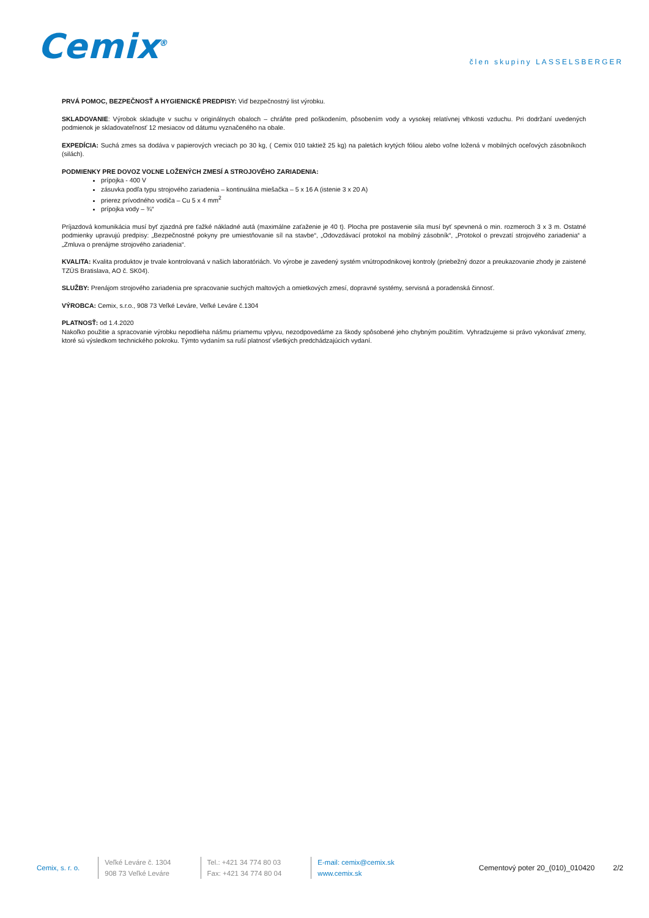Cemix<sup>®</sup>
člen skupiny LASSELSBERGER
PRVÁ POMOC, BEZPEČNOSŤ A HYGIENICKÉ PREDPISY: Viď bezpečnostný list výrobku.
SKLADOVANIE: Výrobok skladujte v suchu v originálnych obaloch – chráňte pred poškodením, pôsobením vody a vysokej relatívnej vlhkosti vzduchu. Pri dodržaní uvedených podmienok je skladovateľnosť 12 mesiacov od dátumu vyznačeného na obale.
EXPEDÍCIA: Suchá zmes sa dodáva v papierových vreciach po 30 kg, ( Cemix 010 taktiež 25 kg) na paletách krytých fóliou alebo voľne ložená v mobilných oceľových zásobníkoch (silách).
PODMIENKY PRE DOVOZ VOĽNE LOŽENÝCH ZMESÍ A STROJOVÉHO ZARIADENIA:
prípojka - 400 V
zásuvka podľa typu strojového zariadenia – kontinuálna miešačka – 5 x 16 A (istenie 3 x 20 A)
prierez prívodného vodiča – Cu 5 x 4 mm<sup>2</sup>
prípojka vody – ¾“
Príjazdová komunikácia musí byť zjazdná pre ťažké nákladné autá (maximálne zaťaženie je 40 t). Plocha pre postavenie sila musí byť spevnená o min. rozmeroch 3 x 3 m. Ostatné podmienky upravujú predpisy: „Bezpečnostné pokyny pre umiestňovanie síl na stavbe“, „Odovzdávací protokol na mobilný zásobník“, „Protokol o prevzatí strojového zariadenia“ a „Zmluva o prenájme strojového zariadenia“.
KVALITA: Kvalita produktov je trvale kontrolovaná v našich laboratóriách. Vo výrobe je zavedený systém vnútropodnikovej kontroly (priebežný dozor a preukazovanie zhody je zaistené TZÚS Bratislava, AO č. SK04).
SLUŽBY: Prenájom strojového zariadenia pre spracovanie suchých maltových a omietkových zmesí, dopravné systémy, servisná a poradenská činnosť.
VÝROBCA: Cemix, s.r.o., 908 73 Veľké Leváre, Veľké Leváre č.1304
PLATNOSŤ: od 1.4.2020
Nakoľko použitie a spracovanie výrobku nepodlieha nášmu priamemu vplyvu, nezodpovedáme za škody spôsobené jeho chybným použitím. Vyhradzujeme si právo vykonávať zmeny, ktoré sú výsledkom technického pokroku. Týmto vydaním sa ruší platnosť všetkých predchádzajúcich vydaní.
Cemix, s. r. o.
Veľké Leváre č. 1304
908 73 Veľké Leváre
Tel.: +421 34 774 80 03
Fax: +421 34 774 80 04
E-mail: cemix@cemix.sk
www.cemix.sk
Cementový poter 20_(010)_010420
2/2